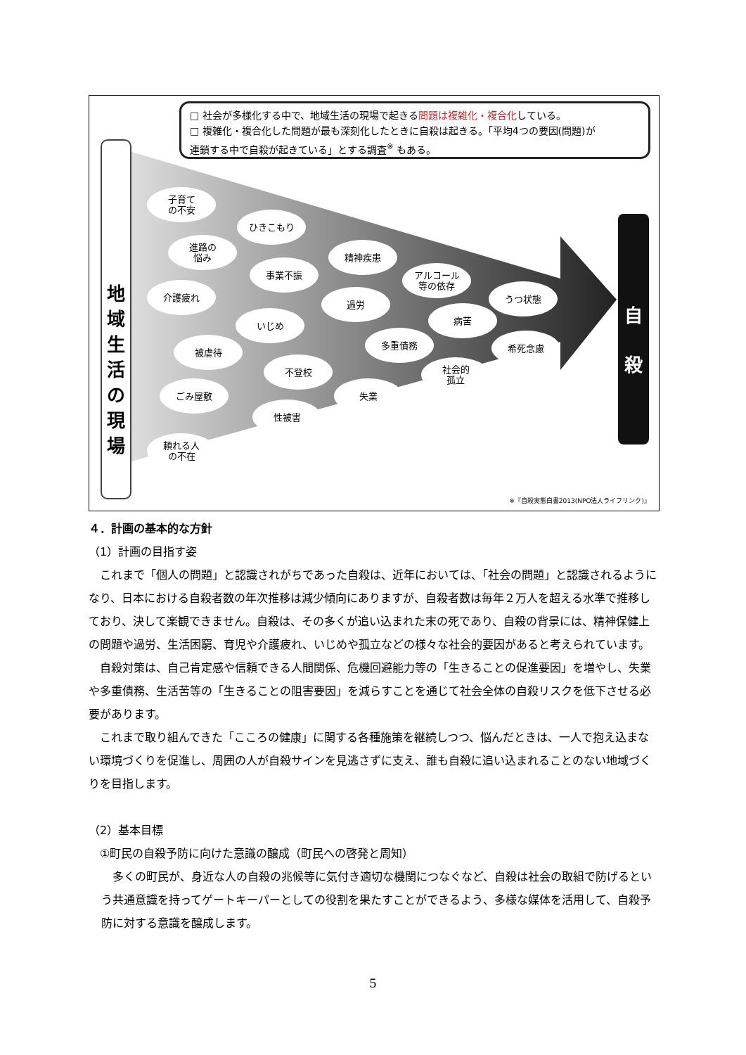□ 社会が多様化する中で、地域生活の現場で起きる問題は複雑化・複合化している。
□ 複雑化・複合化した問題が最も深刻化したときに自殺は起きる。「平均4つの要因(問題)が
連鎖する中で自殺が起きている」とする調査<sup>※</sup> もある。
地
域
生
活
の
現
場
自
殺
子育て
の不安
ひきこもり
進路の
悩み
精神疾患
事業不振
アルコール
等の依存
介護疲れ うつ状態
過労
病苦
いじめ
多重債務 希死念慮
被虐待
不登校
社会的
孤立
ごみ屋敷 失業
性被害
頼れる人
の不在
※『自殺実態白書2013(NPO法人ライフリンク)』
４．計画の基本的な方針
（1）計画の目指す姿
　これまで「個人の問題」と認識されがちであった自殺は、近年においては、「社会の問題」と認識されるようになり、日本における自殺者数の年次推移は減少傾向にありますが、自殺者数は毎年２万人を超える水準で推移しており、決して楽観できません。自殺は、その多くが追い込まれた末の死であり、自殺の背景には、精神保健上の問題や過労、生活困窮、育児や介護疲れ、いじめや孤立などの様々な社会的要因があると考えられています。
　自殺対策は、自己肯定感や信頼できる人間関係、危機回避能力等の「生きることの促進要因」を増やし、失業や多重債務、生活苦等の「生きることの阻害要因」を減らすことを通じて社会全体の自殺リスクを低下させる必要があります。
　これまで取り組んできた「こころの健康」に関する各種施策を継続しつつ、悩んだときは、一人で抱え込まない環境づくりを促進し、周囲の人が自殺サインを見逃さずに支え、誰も自殺に追い込まれることのない地域づくりを目指します。
（2）基本目標
　①町民の自殺予防に向けた意識の醸成（町民への啓発と周知）
　多くの町民が、身近な人の自殺の兆候等に気付き適切な機関につなぐなど、自殺は社会の取組で防げるという共通意識を持ってゲートキーパーとしての役割を果たすことができるよう、多様な媒体を活用して、自殺予防に対する意識を醸成します。
5